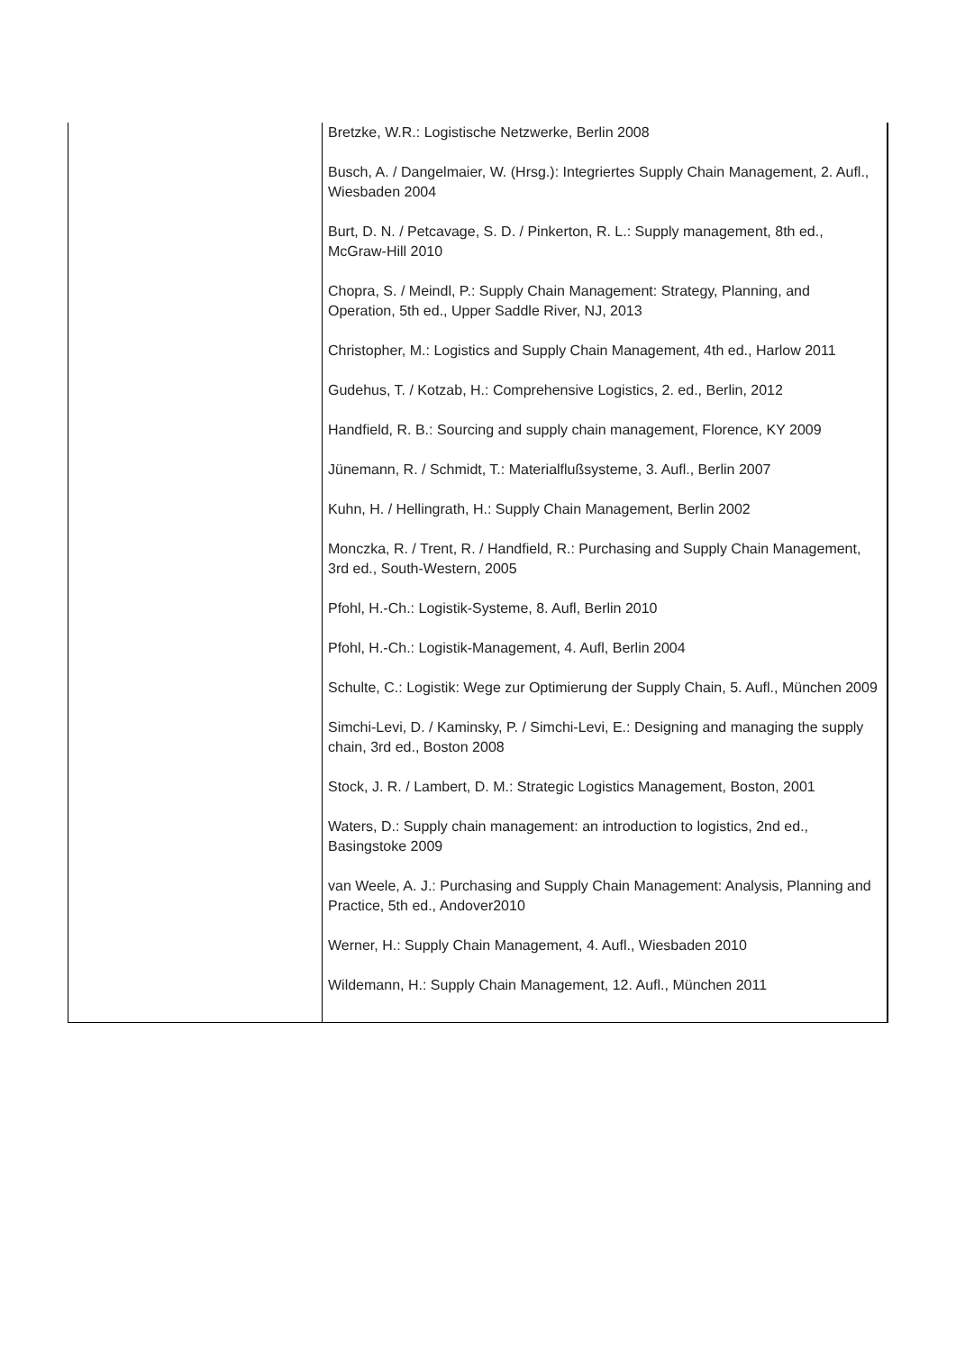| | Bretzke, W.R.: Logistische Netzwerke, Berlin 2008 Busch, A. / Dangelmaier, W. (Hrsg.): Integriertes Supply Chain Management, 2. Aufl., Wiesbaden 2004 Burt, D. N. / Petcavage, S. D. / Pinkerton, R. L.: Supply management, 8th ed., McGraw-Hill 2010 Chopra, S. / Meindl, P.: Supply Chain Management: Strategy, Planning, and Operation, 5th ed., Upper Saddle River, NJ, 2013 Christopher, M.: Logistics and Supply Chain Management, 4th ed., Harlow 2011 Gudehus, T. / Kotzab, H.: Comprehensive Logistics, 2. ed., Berlin, 2012 Handfield, R. B.: Sourcing and supply chain management, Florence, KY 2009 Jünemann, R. / Schmidt, T.: Materialflußsysteme, 3. Aufl., Berlin 2007 Kuhn, H. / Hellingrath, H.: Supply Chain Management, Berlin 2002 Monczka, R. / Trent, R. / Handfield, R.: Purchasing and Supply Chain Management, 3rd ed., South-Western, 2005 Pfohl, H.-Ch.: Logistik-Systeme, 8. Aufl, Berlin 2010 Pfohl, H.-Ch.: Logistik-Management, 4. Aufl, Berlin 2004 Schulte, C.: Logistik: Wege zur Optimierung der Supply Chain, 5. Aufl., München 2009 Simchi-Levi, D. / Kaminsky, P. / Simchi-Levi, E.: Designing and managing the supply chain, 3rd ed., Boston 2008 Stock, J. R. / Lambert, D. M.: Strategic Logistics Management, Boston, 2001 Waters, D.: Supply chain management: an introduction to logistics, 2nd ed., Basingstoke 2009 van Weele, A. J.: Purchasing and Supply Chain Management: Analysis, Planning and Practice, 5th ed., Andover2010 Werner, H.: Supply Chain Management, 4. Aufl., Wiesbaden 2010 Wildemann, H.: Supply Chain Management, 12. Aufl., München 2011 |